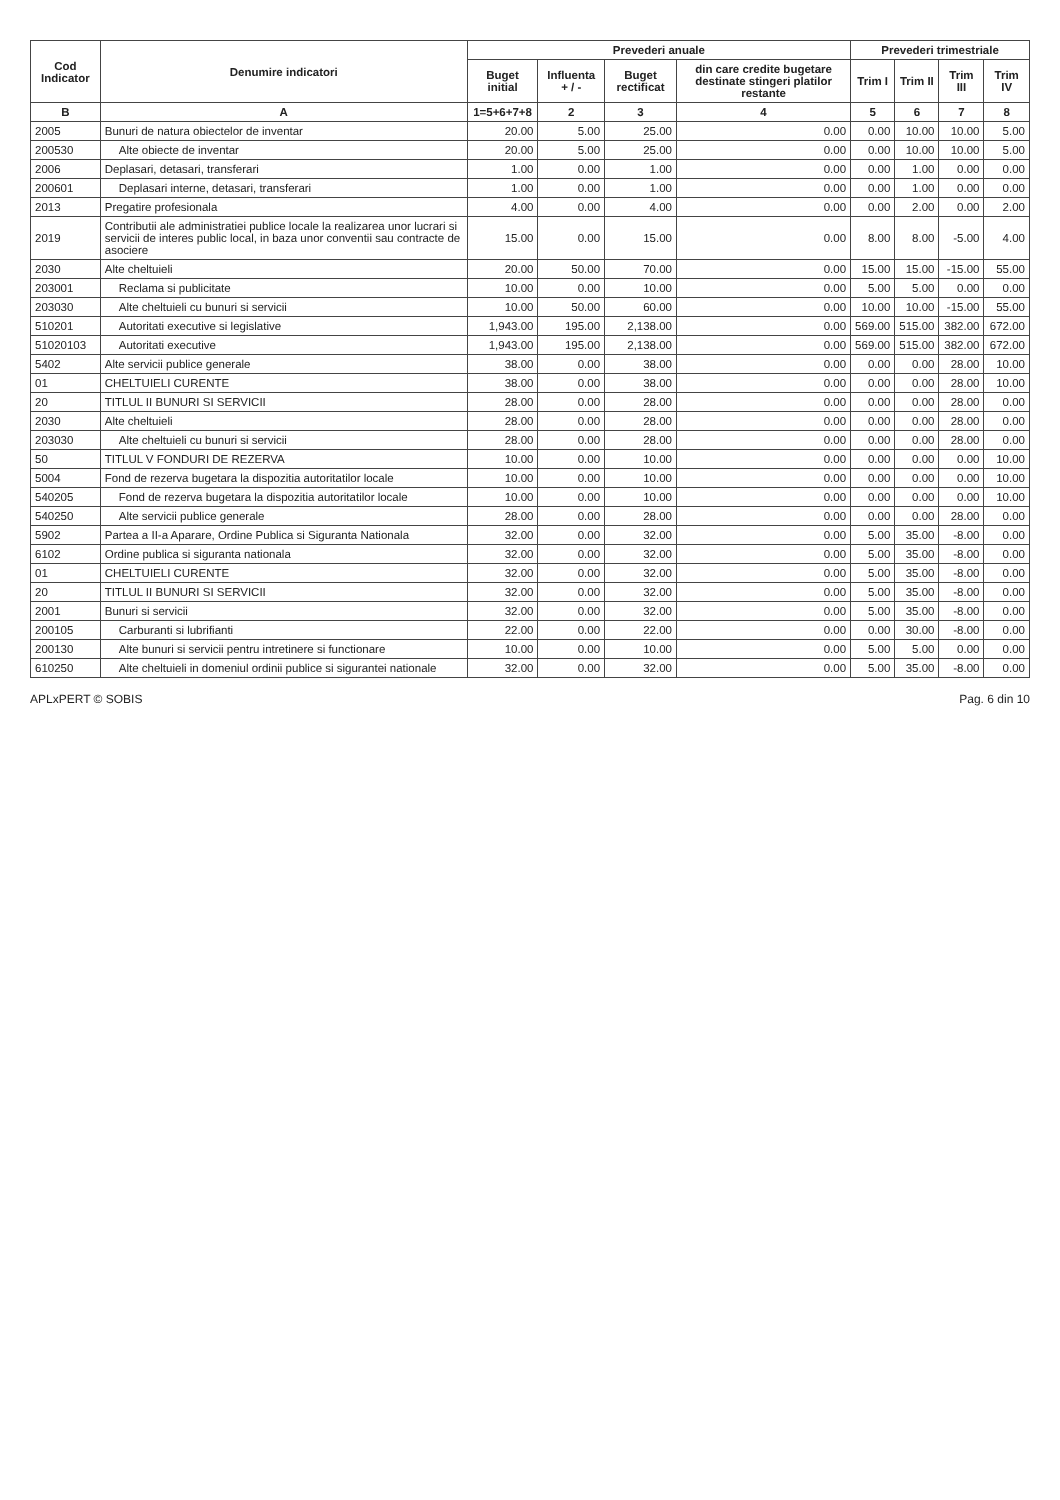| Cod Indicator | Denumire indicatori | Prevederi anuale | | | | Prevederi trimestriale | | | |
| --- | --- | --- | --- | --- | --- | --- | --- | --- | --- |
| | | Buget initial | Influenta + / - | Buget rectificat | din care credite bugetare destinate stingeri platilor restante | Trim I | Trim II | Trim III | Trim IV |
| B | A | 1=5+6+7+8 | 2 | 3 | 4 | 5 | 6 | 7 | 8 |
| 2005 | Bunuri de natura obiectelor de inventar | 20.00 | 5.00 | 25.00 | 0.00 | 0.00 | 10.00 | 10.00 | 5.00 |
| 200530 | Alte obiecte de inventar | 20.00 | 5.00 | 25.00 | 0.00 | 0.00 | 10.00 | 10.00 | 5.00 |
| 2006 | Deplasari, detasari, transferari | 1.00 | 0.00 | 1.00 | 0.00 | 0.00 | 1.00 | 0.00 | 0.00 |
| 200601 | Deplasari interne, detasari, transferari | 1.00 | 0.00 | 1.00 | 0.00 | 0.00 | 1.00 | 0.00 | 0.00 |
| 2013 | Pregatire profesionala | 4.00 | 0.00 | 4.00 | 0.00 | 0.00 | 2.00 | 0.00 | 2.00 |
| 2019 | Contributii ale administratiei publice locale la realizarea unor lucrari si servicii de interes public local, in baza unor conventii sau contracte de asociere | 15.00 | 0.00 | 15.00 | 0.00 | 8.00 | 8.00 | -5.00 | 4.00 |
| 2030 | Alte cheltuieli | 20.00 | 50.00 | 70.00 | 0.00 | 15.00 | 15.00 | -15.00 | 55.00 |
| 203001 | Reclama si publicitate | 10.00 | 0.00 | 10.00 | 0.00 | 5.00 | 5.00 | 0.00 | 0.00 |
| 203030 | Alte cheltuieli cu bunuri si servicii | 10.00 | 50.00 | 60.00 | 0.00 | 10.00 | 10.00 | -15.00 | 55.00 |
| 510201 | Autoritati executive si legislative | 1,943.00 | 195.00 | 2,138.00 | 0.00 | 569.00 | 515.00 | 382.00 | 672.00 |
| 51020103 | Autoritati executive | 1,943.00 | 195.00 | 2,138.00 | 0.00 | 569.00 | 515.00 | 382.00 | 672.00 |
| 5402 | Alte servicii publice generale | 38.00 | 0.00 | 38.00 | 0.00 | 0.00 | 0.00 | 28.00 | 10.00 |
| 01 | CHELTUIELI CURENTE | 38.00 | 0.00 | 38.00 | 0.00 | 0.00 | 0.00 | 28.00 | 10.00 |
| 20 | TITLUL II BUNURI SI SERVICII | 28.00 | 0.00 | 28.00 | 0.00 | 0.00 | 0.00 | 28.00 | 0.00 |
| 2030 | Alte cheltuieli | 28.00 | 0.00 | 28.00 | 0.00 | 0.00 | 0.00 | 28.00 | 0.00 |
| 203030 | Alte cheltuieli cu bunuri si servicii | 28.00 | 0.00 | 28.00 | 0.00 | 0.00 | 0.00 | 28.00 | 0.00 |
| 50 | TITLUL V FONDURI DE REZERVA | 10.00 | 0.00 | 10.00 | 0.00 | 0.00 | 0.00 | 0.00 | 10.00 |
| 5004 | Fond de rezerva bugetara la dispozitia autoritatilor locale | 10.00 | 0.00 | 10.00 | 0.00 | 0.00 | 0.00 | 0.00 | 10.00 |
| 540205 | Fond de rezerva bugetara la dispozitia autoritatilor locale | 10.00 | 0.00 | 10.00 | 0.00 | 0.00 | 0.00 | 0.00 | 10.00 |
| 540250 | Alte servicii publice generale | 28.00 | 0.00 | 28.00 | 0.00 | 0.00 | 0.00 | 28.00 | 0.00 |
| 5902 | Partea a II-a Aparare, Ordine Publica si Siguranta Nationala | 32.00 | 0.00 | 32.00 | 0.00 | 5.00 | 35.00 | -8.00 | 0.00 |
| 6102 | Ordine publica si siguranta nationala | 32.00 | 0.00 | 32.00 | 0.00 | 5.00 | 35.00 | -8.00 | 0.00 |
| 01 | CHELTUIELI CURENTE | 32.00 | 0.00 | 32.00 | 0.00 | 5.00 | 35.00 | -8.00 | 0.00 |
| 20 | TITLUL II BUNURI SI SERVICII | 32.00 | 0.00 | 32.00 | 0.00 | 5.00 | 35.00 | -8.00 | 0.00 |
| 2001 | Bunuri si servicii | 32.00 | 0.00 | 32.00 | 0.00 | 5.00 | 35.00 | -8.00 | 0.00 |
| 200105 | Carburanti si lubrifianti | 22.00 | 0.00 | 22.00 | 0.00 | 0.00 | 30.00 | -8.00 | 0.00 |
| 200130 | Alte bunuri si servicii pentru intretinere si functionare | 10.00 | 0.00 | 10.00 | 0.00 | 5.00 | 5.00 | 0.00 | 0.00 |
| 610250 | Alte cheltuieli in domeniul ordinii publice si sigurantei nationale | 32.00 | 0.00 | 32.00 | 0.00 | 5.00 | 35.00 | -8.00 | 0.00 |
APLxPERT © SOBIS Pag. 6 din 10